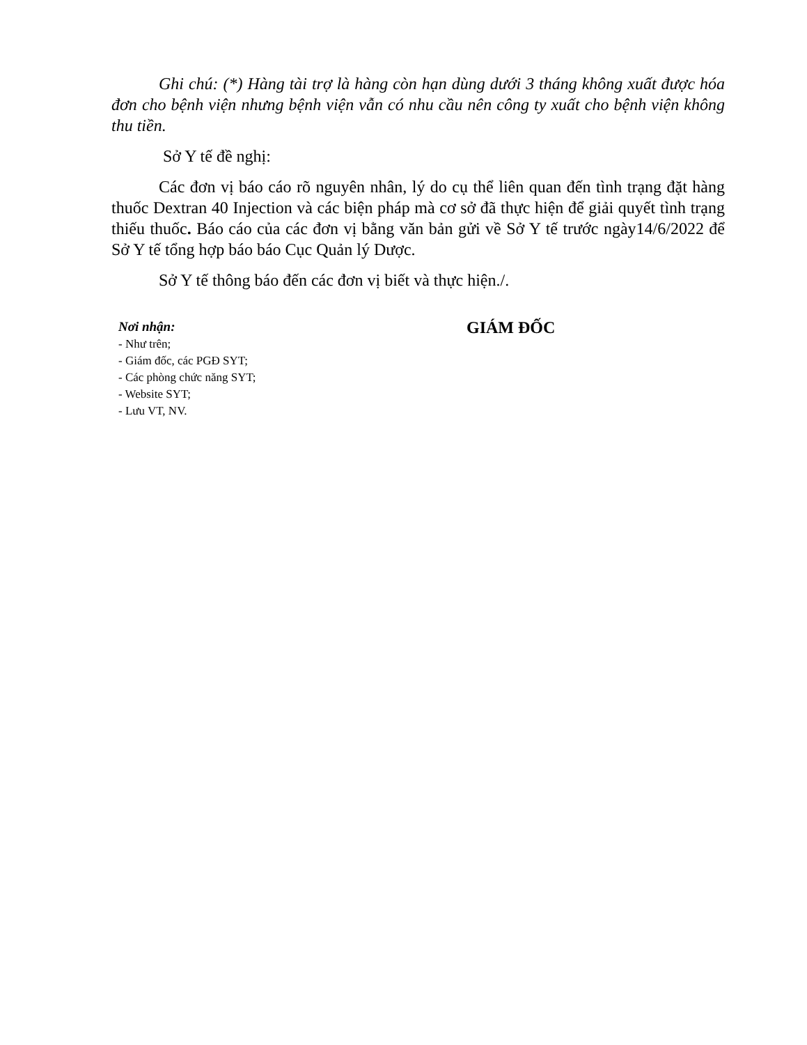Ghi chú: (*) Hàng tài trợ là hàng còn hạn dùng dưới 3 tháng không xuất được hóa đơn cho bệnh viện nhưng bệnh viện vẫn có nhu cầu nên công ty xuất cho bệnh viện không thu tiền.
Sở Y tế đề nghị:
Các đơn vị báo cáo rõ nguyên nhân, lý do cụ thể liên quan đến tình trạng đặt hàng thuốc Dextran 40 Injection và các biện pháp mà cơ sở đã thực hiện để giải quyết tình trạng thiếu thuốc. Báo cáo của các đơn vị bằng văn bản gửi về Sở Y tế trước ngày14/6/2022 để Sở Y tế tổng hợp báo báo Cục Quản lý Dược.
Sở Y tế thông báo đến các đơn vị biết và thực hiện./.
Nơi nhận:
- Như trên;
- Giám đốc, các PGĐ SYT;
- Các phòng chức năng SYT;
- Website SYT;
- Lưu VT, NV.
GIÁM ĐỐC